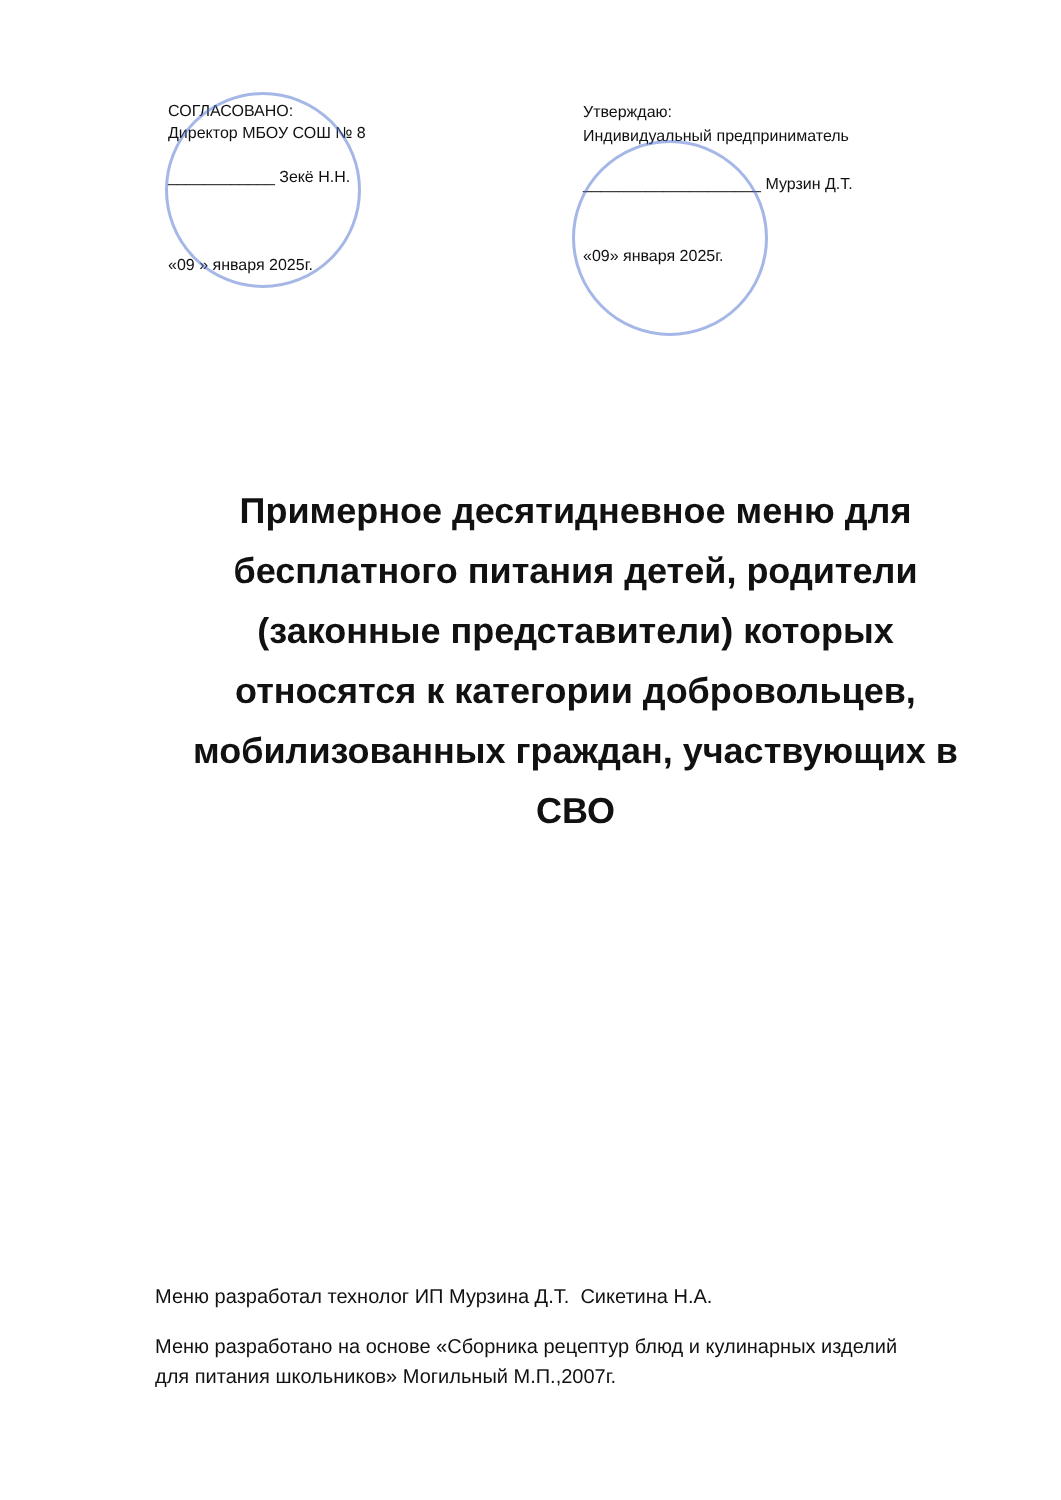СОГЛАСОВАНО:
Директор МБОУ СОШ № 8
____________ Зекё Н.Н.
«09 » января 2025г.
Утверждаю:
Индивидуальный предприниматель
____________________ Мурзин Д.Т.
«09» января 2025г.
Примерное десятидневное меню для бесплатного питания детей, родители (законные представители) которых относятся к категории добровольцев, мобилизованных граждан, участвующих в СВО
Меню разработал технолог ИП Мурзина Д.Т. Сикетина Н.А.
Меню разработано на основе «Сборника рецептур блюд и кулинарных изделий для питания школьников» Могильный М.П.,2007г.